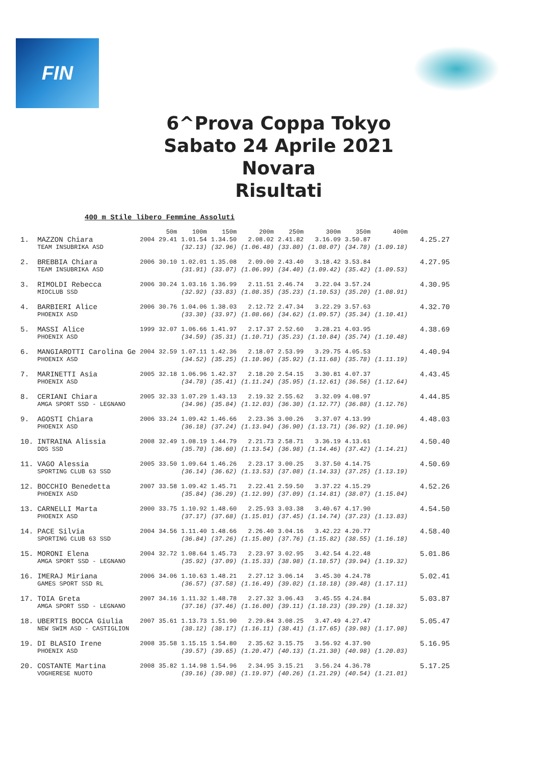FIN
6^Prova Coppa Tokyo
Sabato 24 Aprile 2021
Novara
Risultati
400 m Stile libero Femmine Assoluti
| | | | 50m | 100m | 150m | 200m | 250m | 300m | 350m | 400m | |
| --- | --- | --- | --- | --- | --- | --- | --- | --- | --- | --- | --- |
| 1. | MAZZON Chiara | 2004 | 29.41 | 1.01.54 | 1.34.50 | 2.08.02 | 2.41.82 | 3.16.09 | 3.50.87 | | 4.25.27 |
| | TEAM INSUBRIKA ASD | | | (32.13) | (32.96) | (1.06.48) | (33.80) | (1.08.07) | (34.78) | (1.09.18) | |
| 2. | BREBBIA Chiara | 2006 | 30.10 | 1.02.01 | 1.35.08 | 2.09.00 | 2.43.40 | 3.18.42 | 3.53.84 | | 4.27.95 |
| | TEAM INSUBRIKA ASD | | | (31.91) | (33.07) | (1.06.99) | (34.40) | (1.09.42) | (35.42) | (1.09.53) | |
| 3. | RIMOLDI Rebecca | 2006 | 30.24 | 1.03.16 | 1.36.99 | 2.11.51 | 2.46.74 | 3.22.04 | 3.57.24 | | 4.30.95 |
| | MIOCLUB SSD | | | (32.92) | (33.83) | (1.08.35) | (35.23) | (1.10.53) | (35.20) | (1.08.91) | |
| 4. | BARBIERI Alice | 2006 | 30.76 | 1.04.06 | 1.38.03 | 2.12.72 | 2.47.34 | 3.22.29 | 3.57.63 | | 4.32.70 |
| | PHOENIX ASD | | | (33.30) | (33.97) | (1.08.66) | (34.62) | (1.09.57) | (35.34) | (1.10.41) | |
| 5. | MASSI Alice | 1999 | 32.07 | 1.06.66 | 1.41.97 | 2.17.37 | 2.52.60 | 3.28.21 | 4.03.95 | | 4.38.69 |
| | PHOENIX ASD | | | (34.59) | (35.31) | (1.10.71) | (35.23) | (1.10.84) | (35.74) | (1.10.48) | |
| 6. | MANGIAROTTI Carolina Ge | 2004 | 32.59 | 1.07.11 | 1.42.36 | 2.18.07 | 2.53.99 | 3.29.75 | 4.05.53 | | 4.40.94 |
| | PHOENIX ASD | | | (34.52) | (35.25) | (1.10.96) | (35.92) | (1.11.68) | (35.78) | (1.11.19) | |
| 7. | MARINETTI Asia | 2005 | 32.18 | 1.06.96 | 1.42.37 | 2.18.20 | 2.54.15 | 3.30.81 | 4.07.37 | | 4.43.45 |
| | PHOENIX ASD | | | (34.78) | (35.41) | (1.11.24) | (35.95) | (1.12.61) | (36.56) | (1.12.64) | |
| 8. | CERIANI Chiara | 2005 | 32.33 | 1.07.29 | 1.43.13 | 2.19.32 | 2.55.62 | 3.32.09 | 4.08.97 | | 4.44.85 |
| | AMGA SPORT SSD - LEGNANO | | | (34.96) | (35.84) | (1.12.03) | (36.30) | (1.12.77) | (36.88) | (1.12.76) | |
| 9. | AGOSTI Chiara | 2006 | 33.24 | 1.09.42 | 1.46.66 | 2.23.36 | 3.00.26 | 3.37.07 | 4.13.99 | | 4.48.03 |
| | PHOENIX ASD | | | (36.18) | (37.24) | (1.13.94) | (36.90) | (1.13.71) | (36.92) | (1.10.96) | |
| 10. | INTRAINA Alissia | 2008 | 32.49 | 1.08.19 | 1.44.79 | 2.21.73 | 2.58.71 | 3.36.19 | 4.13.61 | | 4.50.40 |
| | DDS SSD | | | (35.70) | (36.60) | (1.13.54) | (36.98) | (1.14.46) | (37.42) | (1.14.21) | |
| 11. | VAGO Alessia | 2005 | 33.50 | 1.09.64 | 1.46.26 | 2.23.17 | 3.00.25 | 3.37.50 | 4.14.75 | | 4.50.69 |
| | SPORTING CLUB 63 SSD | | | (36.14) | (36.62) | (1.13.53) | (37.08) | (1.14.33) | (37.25) | (1.13.19) | |
| 12. | BOCCHIO Benedetta | 2007 | 33.58 | 1.09.42 | 1.45.71 | 2.22.41 | 2.59.50 | 3.37.22 | 4.15.29 | | 4.52.26 |
| | PHOENIX ASD | | | (35.84) | (36.29) | (1.12.99) | (37.09) | (1.14.81) | (38.07) | (1.15.04) | |
| 13. | CARNELLI Marta | 2000 | 33.75 | 1.10.92 | 1.48.60 | 2.25.93 | 3.03.38 | 3.40.67 | 4.17.90 | | 4.54.50 |
| | PHOENIX ASD | | | (37.17) | (37.68) | (1.15.01) | (37.45) | (1.14.74) | (37.23) | (1.13.83) | |
| 14. | PACE Silvia | 2004 | 34.56 | 1.11.40 | 1.48.66 | 2.26.40 | 3.04.16 | 3.42.22 | 4.20.77 | | 4.58.40 |
| | SPORTING CLUB 63 SSD | | | (36.84) | (37.26) | (1.15.00) | (37.76) | (1.15.82) | (38.55) | (1.16.18) | |
| 15. | MORONI Elena | 2004 | 32.72 | 1.08.64 | 1.45.73 | 2.23.97 | 3.02.95 | 3.42.54 | 4.22.48 | | 5.01.86 |
| | AMGA SPORT SSD - LEGNANO | | | (35.92) | (37.09) | (1.15.33) | (38.98) | (1.18.57) | (39.94) | (1.19.32) | |
| 16. | IMERAJ Miriana | 2006 | 34.06 | 1.10.63 | 1.48.21 | 2.27.12 | 3.06.14 | 3.45.30 | 4.24.78 | | 5.02.41 |
| | GAMES SPORT SSD RL | | | (36.57) | (37.58) | (1.16.49) | (39.02) | (1.18.18) | (39.48) | (1.17.11) | |
| 17. | TOIA Greta | 2007 | 34.16 | 1.11.32 | 1.48.78 | 2.27.32 | 3.06.43 | 3.45.55 | 4.24.84 | | 5.03.87 |
| | AMGA SPORT SSD - LEGNANO | | | (37.16) | (37.46) | (1.16.00) | (39.11) | (1.18.23) | (39.29) | (1.18.32) | |
| 18. | UBERTIS BOCCA Giulia | 2007 | 35.61 | 1.13.73 | 1.51.90 | 2.29.84 | 3.08.25 | 3.47.49 | 4.27.47 | | 5.05.47 |
| | NEW SWIM ASD - CASTIGLION | | | (38.12) | (38.17) | (1.16.11) | (38.41) | (1.17.65) | (39.98) | (1.17.98) | |
| 19. | DI BLASIO Irene | 2008 | 35.58 | 1.15.15 | 1.54.80 | 2.35.62 | 3.15.75 | 3.56.92 | 4.37.90 | | 5.16.95 |
| | PHOENIX ASD | | | (39.57) | (39.65) | (1.20.47) | (40.13) | (1.21.30) | (40.98) | (1.20.03) | |
| 20. | COSTANTE Martina | 2008 | 35.82 | 1.14.98 | 1.54.96 | 2.34.95 | 3.15.21 | 3.56.24 | 4.36.78 | | 5.17.25 |
| | VOGHERESE NUOTO | | | (39.16) | (39.98) | (1.19.97) | (40.26) | (1.21.29) | (40.54) | (1.21.01) | |